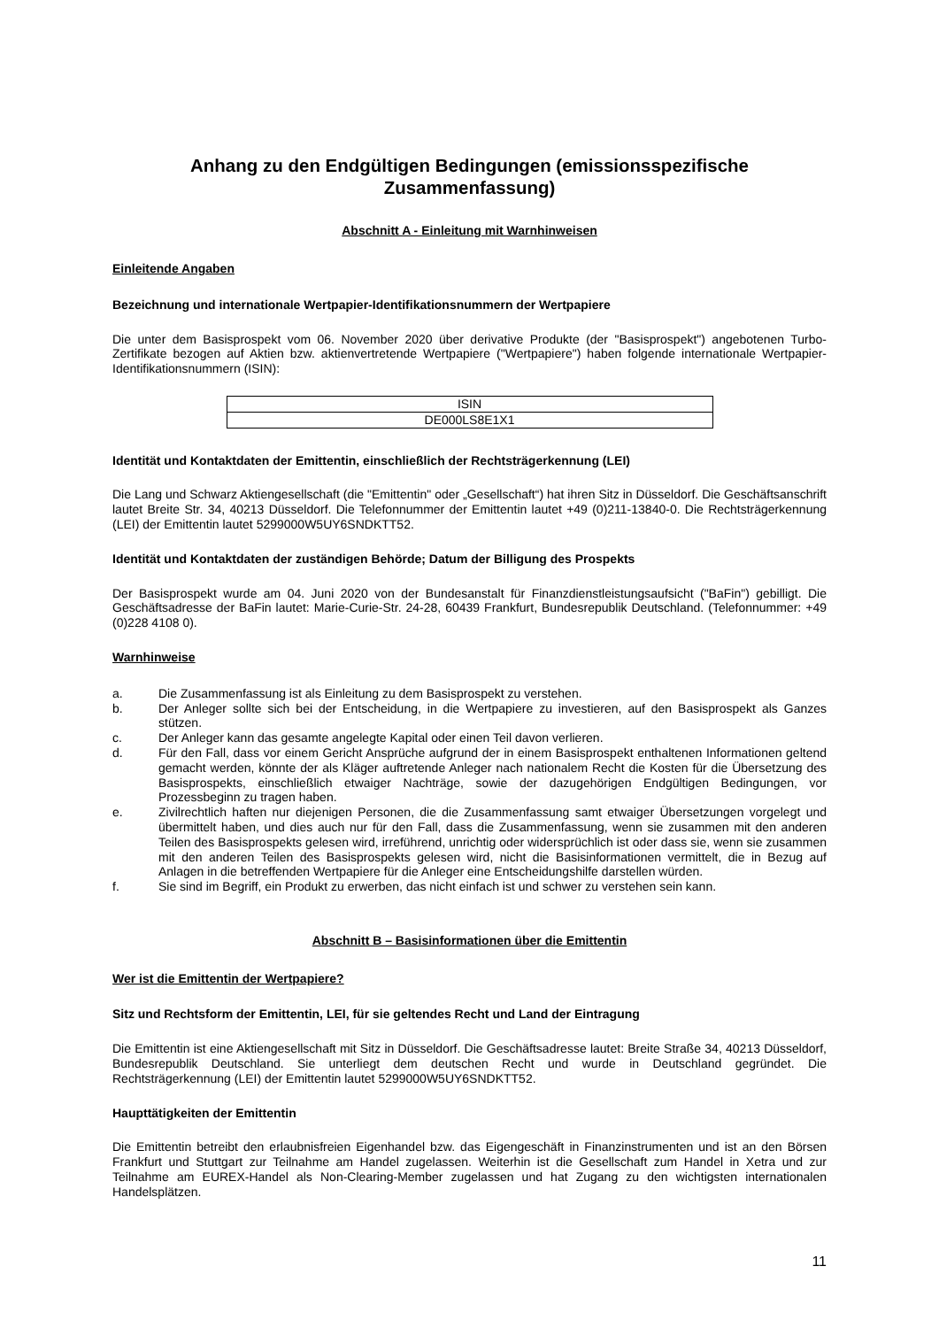Anhang zu den Endgültigen Bedingungen (emissionsspezifische
Zusammenfassung)
Abschnitt A - Einleitung mit Warnhinweisen
Einleitende Angaben
Bezeichnung und internationale Wertpapier-Identifikationsnummern der Wertpapiere
Die unter dem Basisprospekt vom 06. November 2020 über derivative Produkte (der "Basisprospekt") angebotenen Turbo-Zertifikate bezogen auf Aktien bzw. aktienvertretende Wertpapiere ("Wertpapiere") haben folgende internationale Wertpapier-Identifikationsnummern (ISIN):
| ISIN |
| --- |
| DE000LS8E1X1 |
Identität und Kontaktdaten der Emittentin, einschließlich der Rechtsträgerkennung (LEI)
Die Lang und Schwarz Aktiengesellschaft (die "Emittentin" oder „Gesellschaft“) hat ihren Sitz in Düsseldorf. Die Geschäftsanschrift lautet Breite Str. 34, 40213 Düsseldorf. Die Telefonnummer der Emittentin lautet +49 (0)211-13840-0. Die Rechtsträgerkennung (LEI) der Emittentin lautet 5299000W5UY6SNDKTT52.
Identität und Kontaktdaten der zuständigen Behörde; Datum der Billigung des Prospekts
Der Basisprospekt wurde am 04. Juni 2020 von der Bundesanstalt für Finanzdienstleistungsaufsicht ("BaFin") gebilligt. Die Geschäftsadresse der BaFin lautet: Marie-Curie-Str. 24-28, 60439 Frankfurt, Bundesrepublik Deutschland. (Telefonnummer: +49 (0)228 4108 0).
Warnhinweise
a. Die Zusammenfassung ist als Einleitung zu dem Basisprospekt zu verstehen.
b. Der Anleger sollte sich bei der Entscheidung, in die Wertpapiere zu investieren, auf den Basisprospekt als Ganzes stützen.
c. Der Anleger kann das gesamte angelegte Kapital oder einen Teil davon verlieren.
d. Für den Fall, dass vor einem Gericht Ansprüche aufgrund der in einem Basisprospekt enthaltenen Informationen geltend gemacht werden, könnte der als Kläger auftretende Anleger nach nationalem Recht die Kosten für die Übersetzung des Basisprospekts, einschließlich etwaiger Nachträge, sowie der dazugehörigen Endgültigen Bedingungen, vor Prozessbeginn zu tragen haben.
e. Zivilrechtlich haften nur diejenigen Personen, die die Zusammenfassung samt etwaiger Übersetzungen vorgelegt und übermittelt haben, und dies auch nur für den Fall, dass die Zusammenfassung, wenn sie zusammen mit den anderen Teilen des Basisprospekts gelesen wird, irreführend, unrichtig oder widersprüchlich ist oder dass sie, wenn sie zusammen mit den anderen Teilen des Basisprospekts gelesen wird, nicht die Basisinformationen vermittelt, die in Bezug auf Anlagen in die betreffenden Wertpapiere für die Anleger eine Entscheidungshilfe darstellen würden.
f. Sie sind im Begriff, ein Produkt zu erwerben, das nicht einfach ist und schwer zu verstehen sein kann.
Abschnitt B – Basisinformationen über die Emittentin
Wer ist die Emittentin der Wertpapiere?
Sitz und Rechtsform der Emittentin, LEI, für sie geltendes Recht und Land der Eintragung
Die Emittentin ist eine Aktiengesellschaft mit Sitz in Düsseldorf. Die Geschäftsadresse lautet: Breite Straße 34, 40213 Düsseldorf, Bundesrepublik Deutschland. Sie unterliegt dem deutschen Recht und wurde in Deutschland gegründet. Die Rechtsträgerkennung (LEI) der Emittentin lautet 5299000W5UY6SNDKTT52.
Haupttätigkeiten der Emittentin
Die Emittentin betreibt den erlaubnisfreien Eigenhandel bzw. das Eigengeschäft in Finanzinstrumenten und ist an den Börsen Frankfurt und Stuttgart zur Teilnahme am Handel zugelassen. Weiterhin ist die Gesellschaft zum Handel in Xetra und zur Teilnahme am EUREX-Handel als Non-Clearing-Member zugelassen und hat Zugang zu den wichtigsten internationalen Handelsplätzen.
11